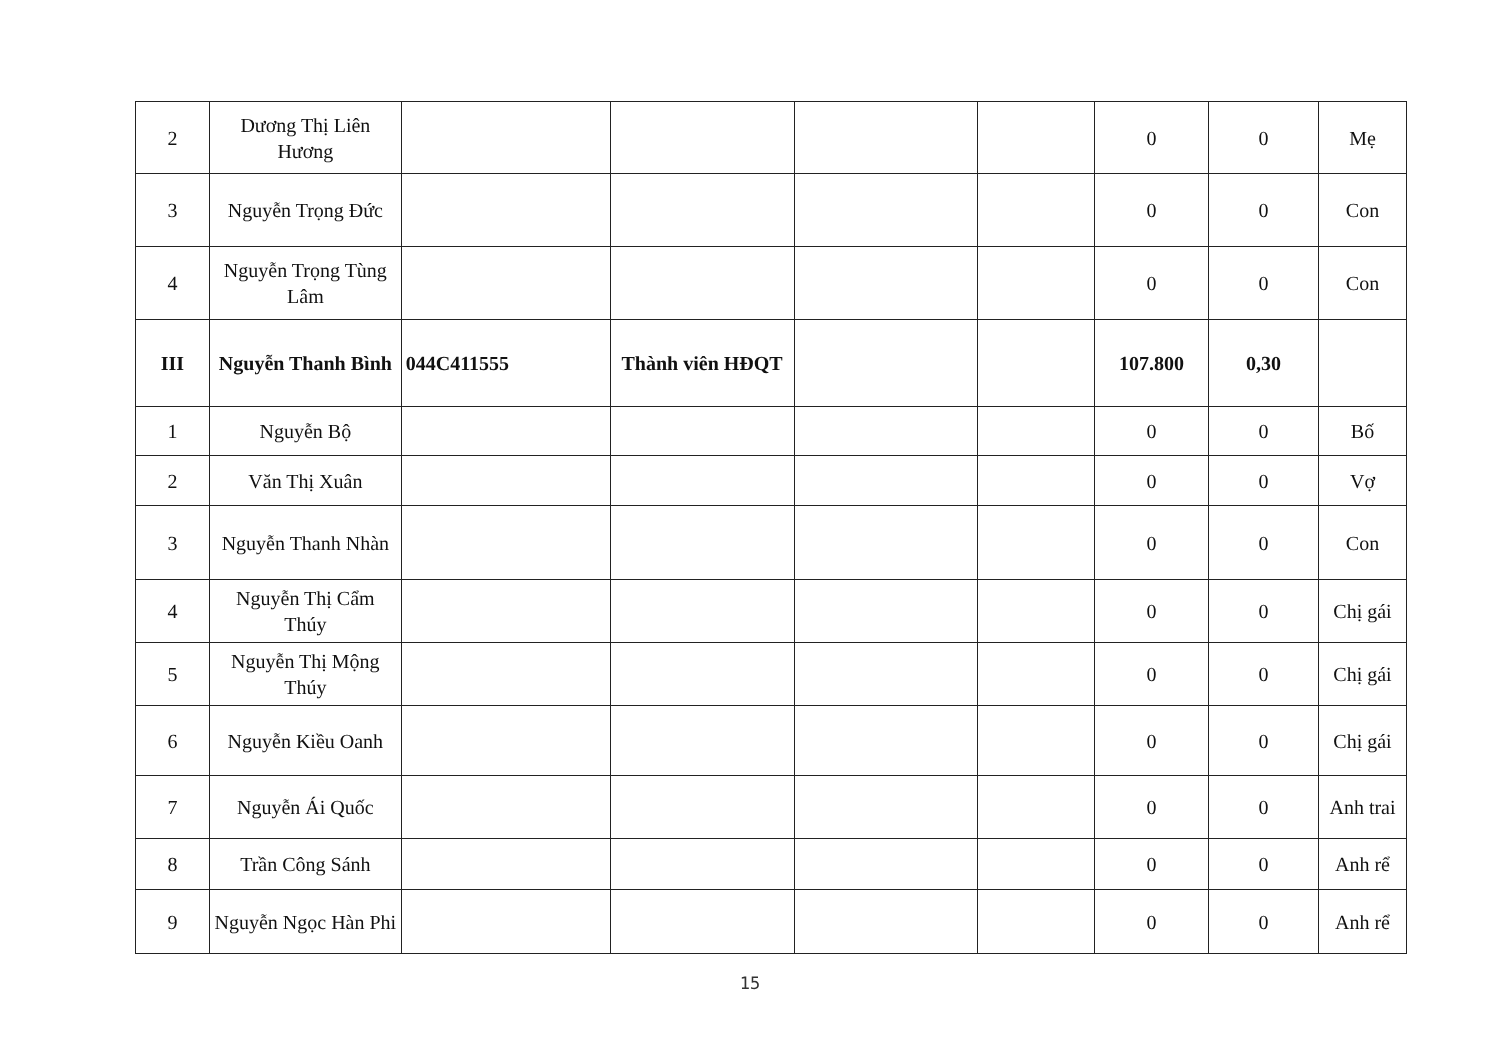| 2 | Dương Thị Liên Hương | | | | | 0 | 0 | Mẹ |
| 3 | Nguyễn Trọng Đức | | | | | 0 | 0 | Con |
| 4 | Nguyễn Trọng Tùng Lâm | | | | | 0 | 0 | Con |
| III | Nguyễn Thanh Bình | 044C411555 | Thành viên HĐQT | | | 107.800 | 0,30 | |
| 1 | Nguyễn Bộ | | | | | 0 | 0 | Bố |
| 2 | Văn Thị Xuân | | | | | 0 | 0 | Vợ |
| 3 | Nguyễn Thanh Nhàn | | | | | 0 | 0 | Con |
| 4 | Nguyễn Thị Cẩm Thúy | | | | | 0 | 0 | Chị gái |
| 5 | Nguyễn Thị Mộng Thúy | | | | | 0 | 0 | Chị gái |
| 6 | Nguyễn Kiều Oanh | | | | | 0 | 0 | Chị gái |
| 7 | Nguyễn Ái Quốc | | | | | 0 | 0 | Anh trai |
| 8 | Trần Công Sánh | | | | | 0 | 0 | Anh rể |
| 9 | Nguyễn Ngọc Hàn Phi | | | | | 0 | 0 | Anh rể |
15